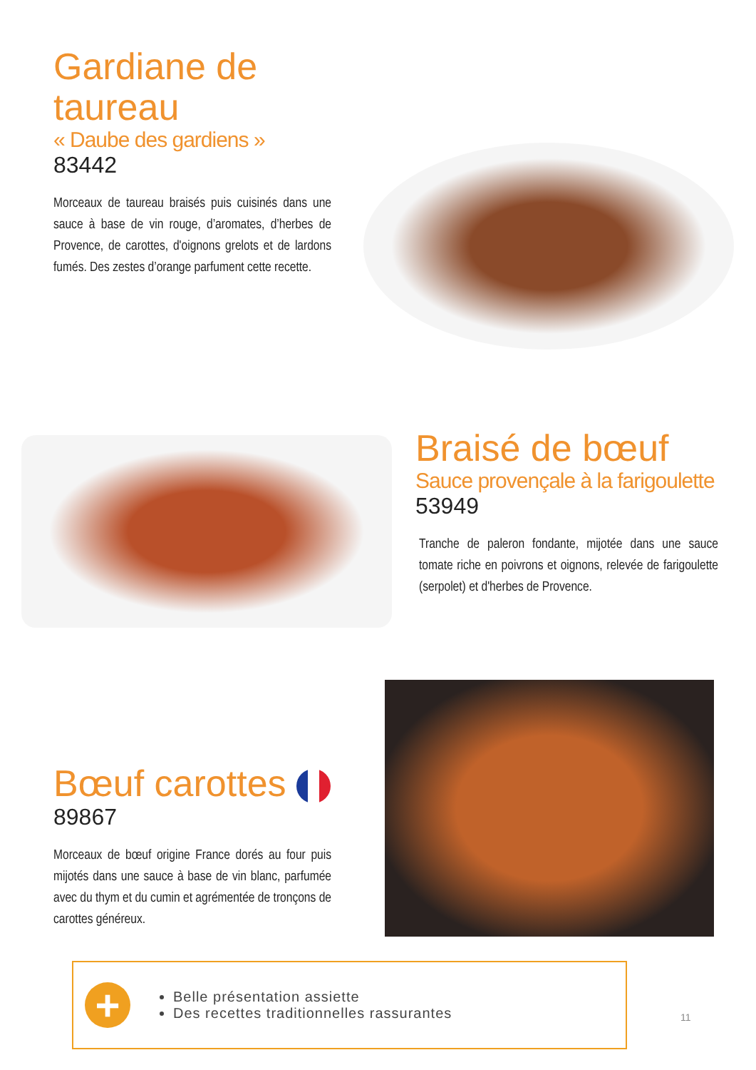Gardiane de taureau
« Daube des gardiens »
83442
Morceaux de taureau braisés puis cuisinés dans une sauce à base de vin rouge, d’aromates, d’herbes de Provence, de carottes, d'oignons grelots et de lardons fumés. Des zestes d’orange parfument cette recette.
Braisé de bœuf
Sauce provençale à la farigoulette
53949
Tranche de paleron fondante, mijotée dans une sauce tomate riche en poivrons et oignons, relevée de farigoulette (serpolet) et d'herbes de Provence.
Bœuf carottes
89867
Morceaux de bœuf origine France dorés au four puis mijotés dans une sauce à base de vin blanc, parfumée avec du thym et du cumin et agrémentée de tronçons de carottes généreux.
+
Belle présentation assiette
Des recettes traditionnelles rassurantes
11